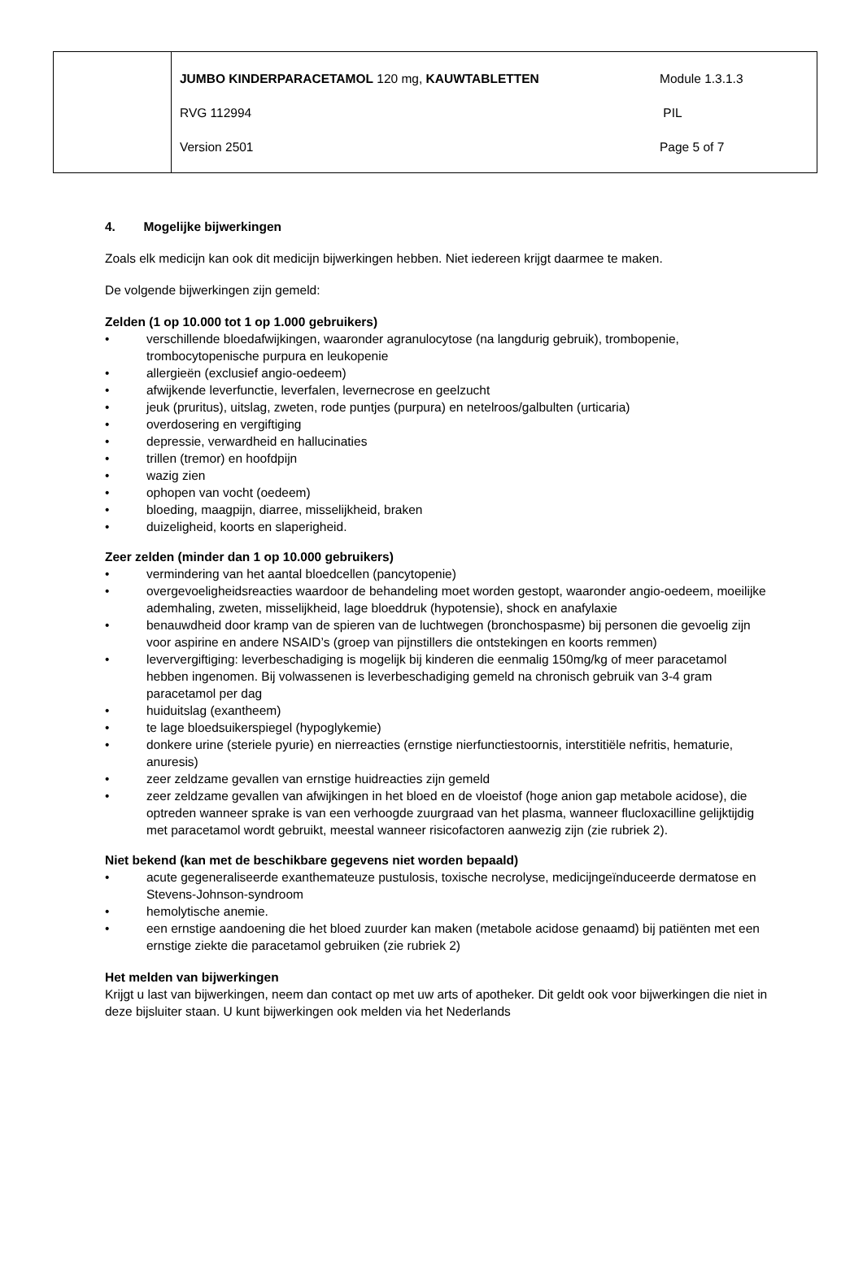| | / JUMBO KINDERPARACETAMOL 120 mg, KAUWTABLETTEN / Module 1.3.1.3 / / RVG 112994 / PIL / / Version 2501 / Page 5 of 7 / |
4. Mogelijke bijwerkingen
Zoals elk medicijn kan ook dit medicijn bijwerkingen hebben. Niet iedereen krijgt daarmee te maken.
De volgende bijwerkingen zijn gemeld:
Zelden (1 op 10.000 tot 1 op 1.000 gebruikers)
• verschillende bloedafwijkingen, waaronder agranulocytose (na langdurig gebruik), trombopenie, trombocytopenische purpura en leukopenie
• allergieën (exclusief angio-oedeem)
• afwijkende leverfunctie, leverfalen, levernecrose en geelzucht
• jeuk (pruritus), uitslag, zweten, rode puntjes (purpura) en netelroos/galbulten (urticaria)
• overdosering en vergiftiging
• depressie, verwardheid en hallucinaties
• trillen (tremor) en hoofdpijn
• wazig zien
• ophopen van vocht (oedeem)
• bloeding, maagpijn, diarree, misselijkheid, braken
• duizeligheid, koorts en slaperigheid.
Zeer zelden (minder dan 1 op 10.000 gebruikers)
• vermindering van het aantal bloedcellen (pancytopenie)
• overgevoeligheidsreacties waardoor de behandeling moet worden gestopt, waaronder angio-oedeem, moeilijke ademhaling, zweten, misselijkheid, lage bloeddruk (hypotensie), shock en anafylaxie
• benauwdheid door kramp van de spieren van de luchtwegen (bronchospasme) bij personen die gevoelig zijn voor aspirine en andere NSAID’s (groep van pijnstillers die ontstekingen en koorts remmen)
• leververgiftiging: leverbeschadiging is mogelijk bij kinderen die eenmalig 150mg/kg of meer paracetamol hebben ingenomen. Bij volwassenen is leverbeschadiging gemeld na chronisch gebruik van 3-4 gram paracetamol per dag
• huiduitslag (exantheem)
• te lage bloedsuikerspiegel (hypoglykemie)
• donkere urine (steriele pyurie) en nierreacties (ernstige nierfunctiestoornis, interstitiële nefritis, hematurie, anuresis)
• zeer zeldzame gevallen van ernstige huidreacties zijn gemeld
• zeer zeldzame gevallen van afwijkingen in het bloed en de vloeistof (hoge anion gap metabole acidose), die optreden wanneer sprake is van een verhoogde zuurgraad van het plasma, wanneer flucloxacilline gelijktijdig met paracetamol wordt gebruikt, meestal wanneer risicofactoren aanwezig zijn (zie rubriek 2).
Niet bekend (kan met de beschikbare gegevens niet worden bepaald)
• acute gegeneraliseerde exanthemateuze pustulosis, toxische necrolyse, medicijngeïnduceerde dermatose en Stevens-Johnson-syndroom
• hemolytische anemie.
• een ernstige aandoening die het bloed zuurder kan maken (metabole acidose genaamd) bij patiënten met een ernstige ziekte die paracetamol gebruiken (zie rubriek 2)
Het melden van bijwerkingen
Krijgt u last van bijwerkingen, neem dan contact op met uw arts of apotheker. Dit geldt ook voor bijwerkingen die niet in deze bijsluiter staan. U kunt bijwerkingen ook melden via het Nederlands